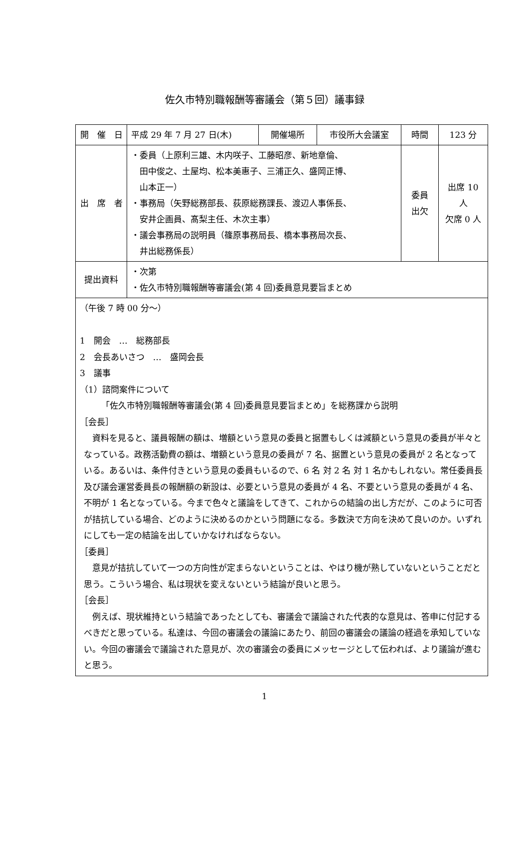佐久市特別職報酬等審議会（第５回）議事録
| 開 催 日 | 平成 29 年 7 月 27 日(木) | 開催場所 | 市役所大会議室 | 時間 | 123 分 |
| 出 席 者 | ・委員（上原利三雄、木内咲子、工藤昭彦、新地章倫、 田中俊之、土屋均、松本美惠子、三浦正久、盛岡正博、 山本正一） ・事務局（矢野総務部長、荻原総務課長、渡辺人事係長、 安井企画員、髙梨主任、木次主事） ・議会事務局の説明員（篠原事務局長、橋本事務局次長、 井出総務係長） | | | 委員 出欠 | 出席 10 人 欠席 0 人 |
| 提出資料 | ・次第 ・佐久市特別職報酬等審議会(第 4 回)委員意見要旨まとめ | | | | |
| （午後 7 時 00 分～） 1 開会 … 総務部長 2 会長あいさつ … 盛岡会長 3 議事 （1）諮問案件について 「佐久市特別職報酬等審議会(第 4 回)委員意見要旨まとめ」を総務課から説明 ［会長］ 資料を見ると、議員報酬の額は、増額という意見の委員と据置もしくは減額という意見の委員が半々となっている。政務活動費の額は、増額という意見の委員が 7 名、据置という意見の委員が 2 名となっている。あるいは、条件付きという意見の委員もいるので、6 名 対 2 名 対 1 名かもしれない。常任委員長及び議会運営委員長の報酬額の新設は、必要という意見の委員が 4 名、不要という意見の委員が 4 名、不明が 1 名となっている。今まで色々と議論をしてきて、これからの結論の出し方だが、このように可否が拮抗している場合、どのように決めるのかという問題になる。多数決で方向を決めて良いのか。いずれにしても一定の結論を出していかなければならない。 ［委員］ 意見が拮抗していて一つの方向性が定まらないということは、やはり機が熟していないということだと思う。こういう場合、私は現状を変えないという結論が良いと思う。 ［会長］ 例えば、現状維持という結論であったとしても、審議会で議論された代表的な意見は、答申に付記するべきだと思っている。私達は、今回の審議会の議論にあたり、前回の審議会の議論の経過を承知していない。今回の審議会で議論された意見が、次の審議会の委員にメッセージとして伝われば、より議論が進むと思う。 | | | | | |
1